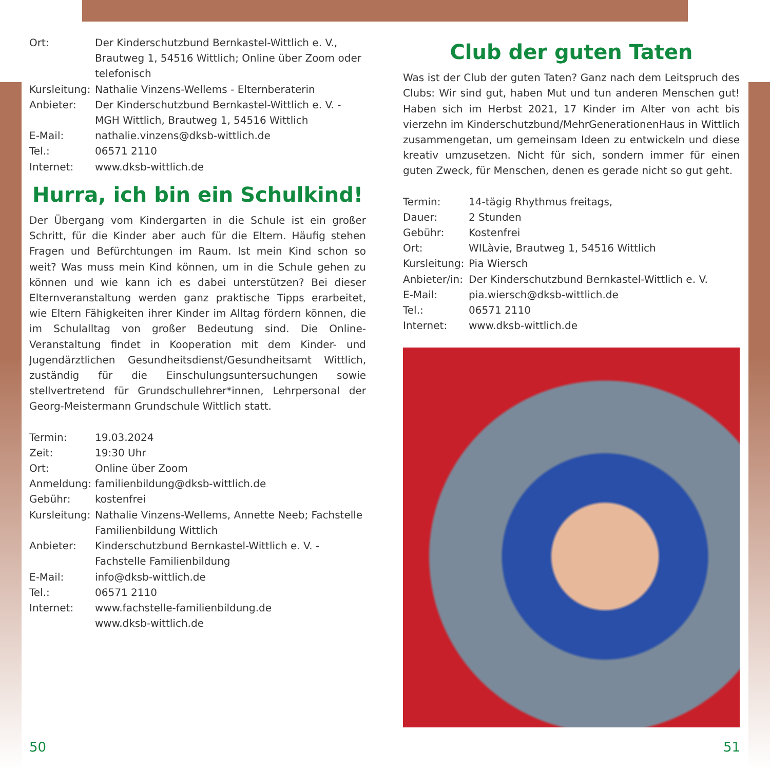Ort: Der Kinderschutzbund Bernkastel-Wittlich e. V., Brautweg 1, 54516 Wittlich; Online über Zoom oder telefonisch
Kursleitung: Nathalie Vinzens-Wellems - Elternberaterin
Anbieter: Der Kinderschutzbund Bernkastel-Wittlich e. V. - MGH Wittlich, Brautweg 1, 54516 Wittlich
E-Mail: nathalie.vinzens@dksb-wittlich.de
Tel.: 06571 2110
Internet: www.dksb-wittlich.de
Hurra, ich bin ein Schulkind!
Der Übergang vom Kindergarten in die Schule ist ein großer Schritt, für die Kinder aber auch für die Eltern. Häufig stehen Fragen und Befürchtungen im Raum. Ist mein Kind schon so weit? Was muss mein Kind können, um in die Schule gehen zu können und wie kann ich es dabei unterstützen? Bei dieser Elternveranstaltung werden ganz praktische Tipps erarbeitet, wie Eltern Fähigkeiten ihrer Kinder im Alltag fördern können, die im Schulalltag von großer Bedeutung sind. Die Online-Veranstaltung findet in Kooperation mit dem Kinder- und Jugendärztlichen Gesundheitsdienst/Gesundheitsamt Wittlich, zuständig für die Einschulungsuntersuchungen sowie stellvertretend für Grundschullehrer*innen, Lehrpersonal der Georg-Meistermann Grundschule Wittlich statt.
Termin: 19.03.2024
Zeit: 19:30 Uhr
Ort: Online über Zoom
Anmeldung: familienbildung@dksb-wittlich.de
Gebühr: kostenfrei
Kursleitung: Nathalie Vinzens-Wellems, Annette Neeb; Fachstelle Familienbildung Wittlich
Anbieter: Kinderschutzbund Bernkastel-Wittlich e. V. - Fachstelle Familienbildung
E-Mail: info@dksb-wittlich.de
Tel.: 06571 2110
Internet: www.fachstelle-familienbildung.de
www.dksb-wittlich.de
Club der guten Taten
Was ist der Club der guten Taten? Ganz nach dem Leitspruch des Clubs: Wir sind gut, haben Mut und tun anderen Menschen gut! Haben sich im Herbst 2021, 17 Kinder im Alter von acht bis vierzehn im Kinderschutzbund/MehrGenerationenHaus in Wittlich zusammengetan, um gemeinsam Ideen zu entwickeln und diese kreativ umzusetzen. Nicht für sich, sondern immer für einen guten Zweck, für Menschen, denen es gerade nicht so gut geht.
Termin: 14-tägig Rhythmus freitags,
Dauer: 2 Stunden
Gebühr: Kostenfrei
Ort: WILàvie, Brautweg 1, 54516 Wittlich
Kursleitung: Pia Wiersch
Anbieter/in: Der Kinderschutzbund Bernkastel-Wittlich e. V.
E-Mail: pia.wiersch@dksb-wittlich.de
Tel.: 06571 2110
Internet: www.dksb-wittlich.de
50 51